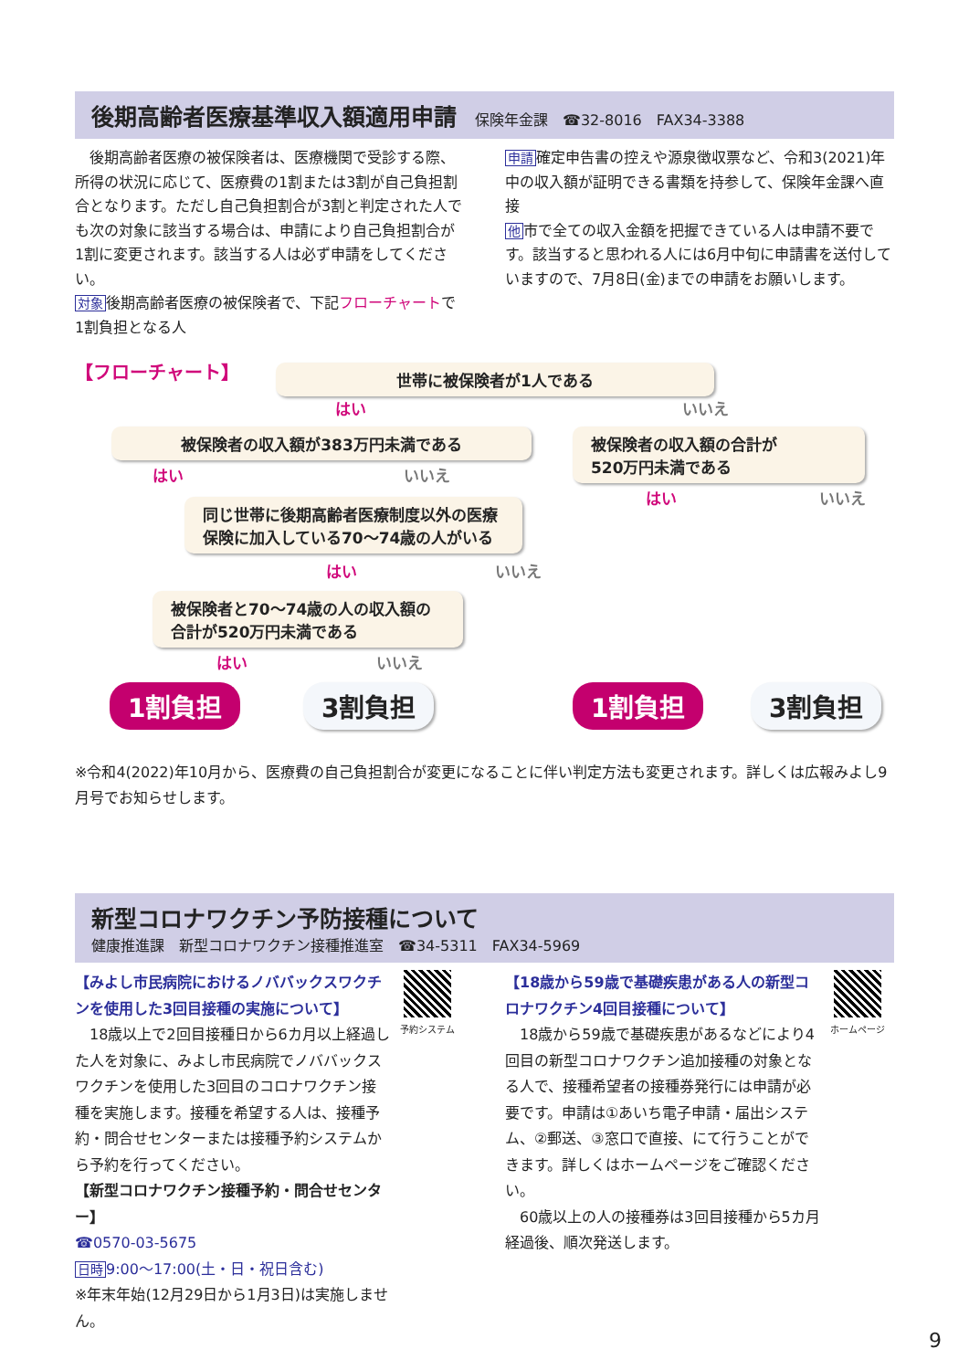後期高齢者医療基準収入額適用申請
保険年金課　☎32-8016　FAX34-3388
　後期高齢者医療の被保険者は、医療機関で受診する際、所得の状況に応じて、医療費の1割または3割が自己負担割合となります。ただし自己負担割合が3割と判定された人でも次の対象に該当する場合は、申請により自己負担割合が1割に変更されます。該当する人は必ず申請をしてください。
対象後期高齢者医療の被保険者で、下記フローチャートで1割負担となる人
申請確定申告書の控えや源泉徴収票など、令和3(2021)年中の収入額が証明できる書類を持参して、保険年金課へ直接
他市で全ての収入金額を把握できている人は申請不要です。該当すると思われる人には6月中旬に申請書を送付していますので、7月8日(金)までの申請をお願いします。
【フローチャート】 世帯に被保険者が1人である
はい いいえ
被保険者の収入額が383万円未満である
被保険者の収入額の合計が
520万円未満である
はい いいえ
はい いいえ
同じ世帯に後期高齢者医療制度以外の医療保険に加入している70～74歳の人がいる
はい いいえ
被保険者と70～74歳の人の収入額の合計が520万円未満である
はい いいえ
1割負担 3割負担 1割負担 3割負担
※令和4(2022)年10月から、医療費の自己負担割合が変更になることに伴い判定方法も変更されます。詳しくは広報みよし9月号でお知らせします。
新型コロナワクチン予防接種について
健康推進課　新型コロナワクチン接種推進室　☎34-5311　FAX34-5969
【みよし市民病院におけるノババックスワクチンを使用した3回目接種の実施について】
　18歳以上で2回目接種日から6カ月以上経過した人を対象に、みよし市民病院でノババックスワクチンを使用した3回目のコロナワクチン接種を実施します。接種を希望する人は、接種予約・問合せセンターまたは接種予約システムから予約を行ってください。
【新型コロナワクチン接種予約・問合せセンター】
☎0570-03-5675
日時 9:00～17:00(土・日・祝日含む)
※年末年始(12月29日から1月3日)は実施しません。
予約システム
【18歳から59歳で基礎疾患がある人の新型コロナワクチン4回目接種について】
　18歳から59歳で基礎疾患があるなどにより4回目の新型コロナワクチン追加接種の対象となる人で、接種希望者の接種券発行には申請が必要です。申請は①あいち電子申請・届出システム、②郵送、③窓口で直接、にて行うことができます。詳しくはホームページをご確認ください。
　60歳以上の人の接種券は3回目接種から5カ月経過後、順次発送します。
ホームページ
9